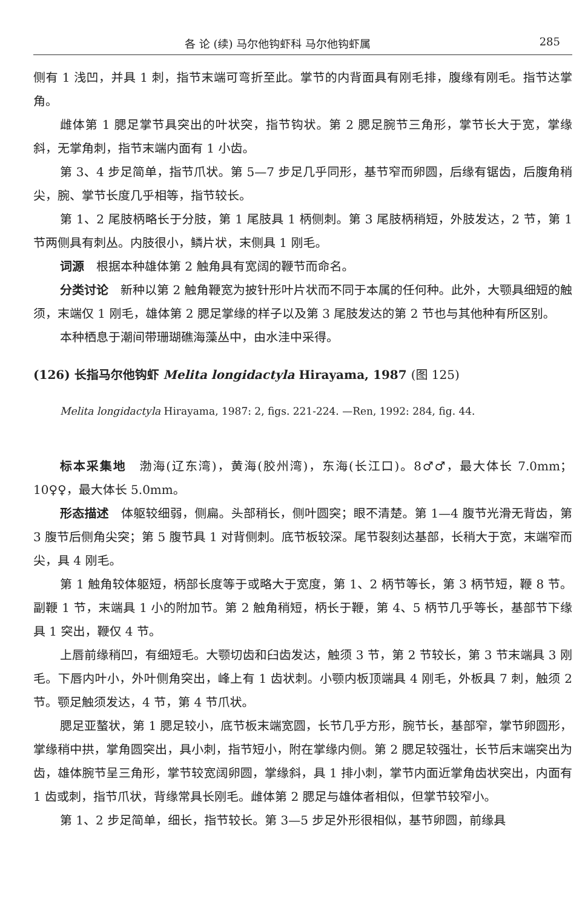各 论 (续) 马尔他钩虾科 马尔他钩虾属 285
侧有 1 浅凹，并具 1 刺，指节末端可弯折至此。掌节的内背面具有刚毛排，腹缘有刚毛。指节达掌角。
雌体第 1 腮足掌节具突出的叶状突，指节钩状。第 2 腮足腕节三角形，掌节长大于宽，掌缘斜，无掌角刺，指节末端内面有 1 小齿。
第 3、4 步足简单，指节爪状。第 5—7 步足几乎同形，基节窄而卵圆，后缘有锯齿，后腹角稍尖，腕、掌节长度几乎相等，指节较长。
第 1、2 尾肢柄略长于分肢，第 1 尾肢具 1 柄侧刺。第 3 尾肢柄稍短，外肢发达，2 节，第 1 节两侧具有刺丛。内肢很小，鳞片状，末侧具 1 刚毛。
词源　根据本种雄体第 2 触角具有宽阔的鞭节而命名。
分类讨论　新种以第 2 触角鞭宽为披针形叶片状而不同于本属的任何种。此外，大颚具细短的触须，末端仅 1 刚毛，雄体第 2 腮足掌缘的样子以及第 3 尾肢发达的第 2 节也与其他种有所区别。
本种栖息于潮间带珊瑚礁海藻丛中，由水洼中采得。
(126) 长指马尔他钩虾 Melita longidactyla Hirayama, 1987 (图 125)
Melita longidactyla Hirayama, 1987: 2, figs. 221-224. —Ren, 1992: 284, fig. 44.
标本采集地　渤海(辽东湾)，黄海(胶州湾)，东海(长江口)。8♂♂，最大体长 7.0mm；10♀♀，最大体长 5.0mm。
形态描述　体躯较细弱，侧扁。头部稍长，侧叶圆突；眼不清楚。第 1—4 腹节光滑无背齿，第 3 腹节后侧角尖突；第 5 腹节具 1 对背侧刺。底节板较深。尾节裂刻达基部，长稍大于宽，末端窄而尖，具 4 刚毛。
第 1 触角较体躯短，柄部长度等于或略大于宽度，第 1、2 柄节等长，第 3 柄节短，鞭 8 节。副鞭 1 节，末端具 1 小的附加节。第 2 触角稍短，柄长于鞭，第 4、5 柄节几乎等长，基部节下缘具 1 突出，鞭仅 4 节。
上唇前缘稍凹，有细短毛。大颚切齿和臼齿发达，触须 3 节，第 2 节较长，第 3 节末端具 3 刚毛。下唇内叶小，外叶侧角突出，峰上有 1 齿状刺。小颚内板顶端具 4 刚毛，外板具 7 刺，触须 2 节。颚足触须发达，4 节，第 4 节爪状。
腮足亚螯状，第 1 腮足较小，底节板末端宽圆，长节几乎方形，腕节长，基部窄，掌节卵圆形，掌缘稍中拱，掌角圆突出，具小刺，指节短小，附在掌缘内侧。第 2 腮足较强壮，长节后末端突出为齿，雄体腕节呈三角形，掌节较宽阔卵圆，掌缘斜，具 1 排小刺，掌节内面近掌角齿状突出，内面有 1 齿或刺，指节爪状，背缘常具长刚毛。雌体第 2 腮足与雄体者相似，但掌节较窄小。
第 1、2 步足简单，细长，指节较长。第 3—5 步足外形很相似，基节卵圆，前缘具